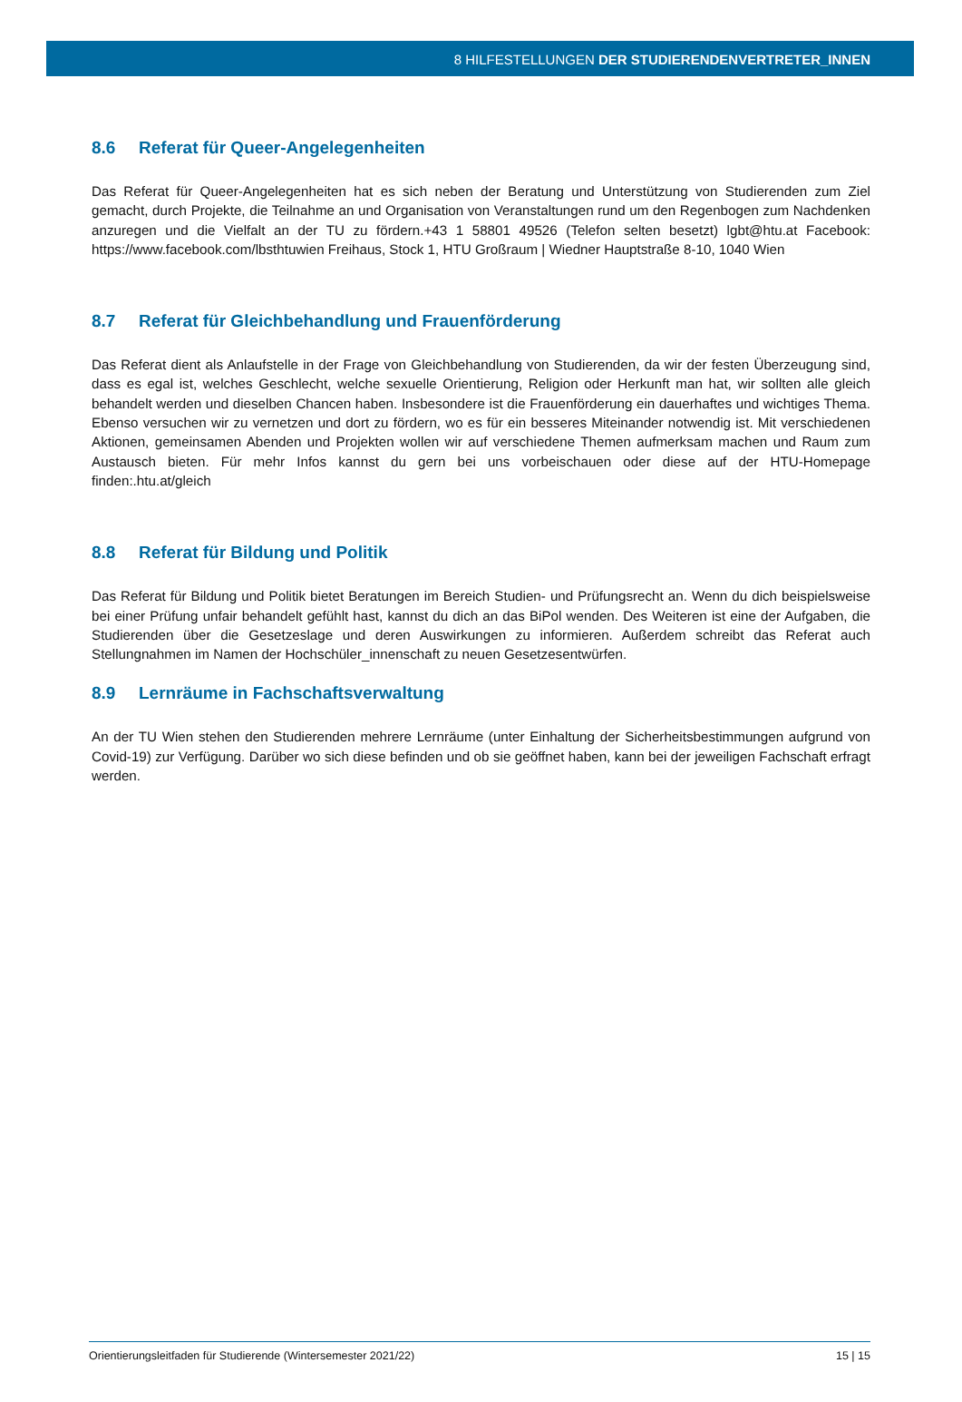8 HILFESTELLUNGEN DER STUDIERENDENVERTRETER_INNEN
8.6 Referat für Queer-Angelegenheiten
Das Referat für Queer-Angelegenheiten hat es sich neben der Beratung und Unterstützung von Studierenden zum Ziel gemacht, durch Projekte, die Teilnahme an und Organisation von Veranstaltungen rund um den Regenbogen zum Nachdenken anzuregen und die Vielfalt an der TU zu fördern.+43 1 58801 49526 (Telefon selten besetzt) lgbt@htu.at Facebook: https://www.facebook.com/lbsthtuwien Freihaus, Stock 1, HTU Großraum | Wiedner Hauptstraße 8-10, 1040 Wien
8.7 Referat für Gleichbehandlung und Frauenförderung
Das Referat dient als Anlaufstelle in der Frage von Gleichbehandlung von Studierenden, da wir der festen Überzeugung sind, dass es egal ist, welches Geschlecht, welche sexuelle Orientierung, Religion oder Herkunft man hat, wir sollten alle gleich behandelt werden und dieselben Chancen haben. Insbesondere ist die Frauenförderung ein dauerhaftes und wichtiges Thema. Ebenso versuchen wir zu vernetzen und dort zu fördern, wo es für ein besseres Miteinander notwendig ist. Mit verschiedenen Aktionen, gemeinsamen Abenden und Projekten wollen wir auf verschiedene Themen aufmerksam machen und Raum zum Austausch bieten. Für mehr Infos kannst du gern bei uns vorbeischauen oder diese auf der HTU-Homepage finden:.htu.at/gleich
8.8 Referat für Bildung und Politik
Das Referat für Bildung und Politik bietet Beratungen im Bereich Studien- und Prüfungsrecht an. Wenn du dich beispielsweise bei einer Prüfung unfair behandelt gefühlt hast, kannst du dich an das BiPol wenden. Des Weiteren ist eine der Aufgaben, die Studierenden über die Gesetzeslage und deren Auswirkungen zu informieren. Außerdem schreibt das Referat auch Stellungnahmen im Namen der Hochschüler_innenschaft zu neuen Gesetzesentwürfen.
8.9 Lernräume in Fachschaftsverwaltung
An der TU Wien stehen den Studierenden mehrere Lernräume (unter Einhaltung der Sicherheitsbestimmungen aufgrund von Covid-19) zur Verfügung. Darüber wo sich diese befinden und ob sie geöffnet haben, kann bei der jeweiligen Fachschaft erfragt werden.
Orientierungsleitfaden für Studierende (Wintersemester 2021/22) 15 | 15